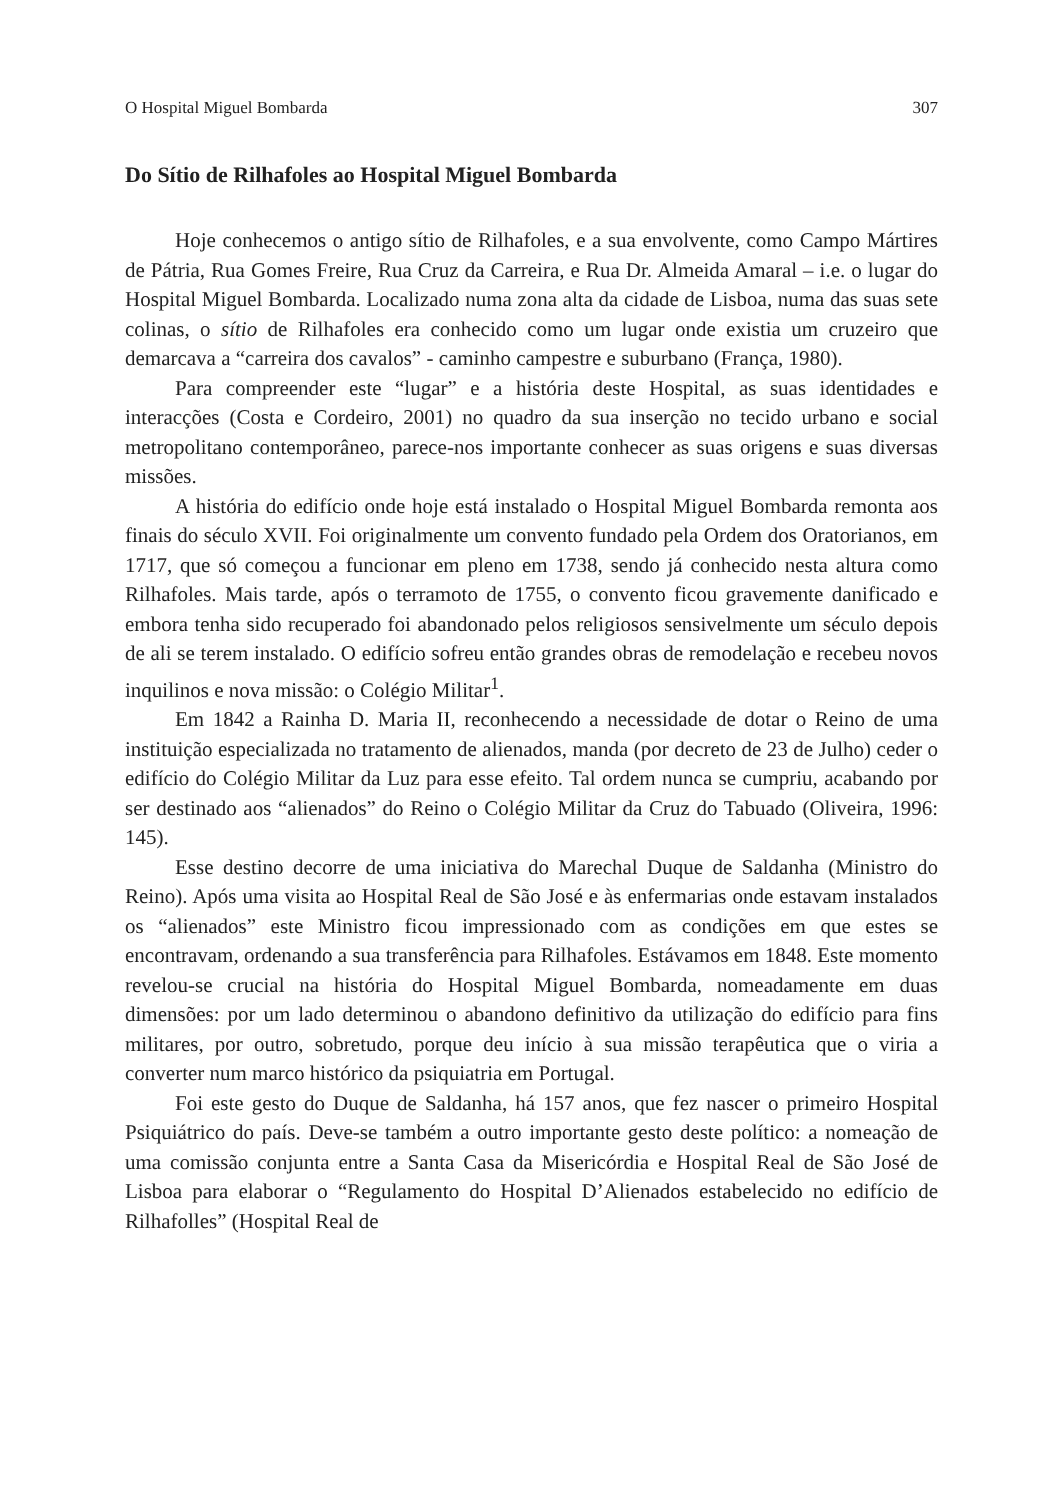O Hospital Miguel Bombarda 307
Do Sítio de Rilhafoles ao Hospital Miguel Bombarda
Hoje conhecemos o antigo sítio de Rilhafoles, e a sua envolvente, como Campo Mártires de Pátria, Rua Gomes Freire, Rua Cruz da Carreira, e Rua Dr. Almeida Amaral – i.e. o lugar do Hospital Miguel Bombarda. Localizado numa zona alta da cidade de Lisboa, numa das suas sete colinas, o sítio de Rilhafoles era conhecido como um lugar onde existia um cruzeiro que demarcava a “carreira dos cavalos” - caminho campestre e suburbano (França, 1980).
Para compreender este “lugar” e a história deste Hospital, as suas identidades e interacções (Costa e Cordeiro, 2001) no quadro da sua inserção no tecido urbano e social metropolitano contemporâneo, parece-nos importante conhecer as suas origens e suas diversas missões.
A história do edifício onde hoje está instalado o Hospital Miguel Bombarda remonta aos finais do século XVII. Foi originalmente um convento fundado pela Ordem dos Oratorianos, em 1717, que só começou a funcionar em pleno em 1738, sendo já conhecido nesta altura como Rilhafoles. Mais tarde, após o terramoto de 1755, o convento ficou gravemente danificado e embora tenha sido recuperado foi abandonado pelos religiosos sensivelmente um século depois de ali se terem instalado. O edifício sofreu então grandes obras de remodelação e recebeu novos inquilinos e nova missão: o Colégio Militar<sup>1</sup>.
Em 1842 a Rainha D. Maria II, reconhecendo a necessidade de dotar o Reino de uma instituição especializada no tratamento de alienados, manda (por decreto de 23 de Julho) ceder o edifício do Colégio Militar da Luz para esse efeito. Tal ordem nunca se cumpriu, acabando por ser destinado aos “alienados” do Reino o Colégio Militar da Cruz do Tabuado (Oliveira, 1996: 145).
Esse destino decorre de uma iniciativa do Marechal Duque de Saldanha (Ministro do Reino). Após uma visita ao Hospital Real de São José e às enfermarias onde estavam instalados os “alienados” este Ministro ficou impressionado com as condições em que estes se encontravam, ordenando a sua transferência para Rilhafoles. Estávamos em 1848. Este momento revelou-se crucial na história do Hospital Miguel Bombarda, nomeadamente em duas dimensões: por um lado determinou o abandono definitivo da utilização do edifício para fins militares, por outro, sobretudo, porque deu início à sua missão terapêutica que o viria a converter num marco histórico da psiquiatria em Portugal.
Foi este gesto do Duque de Saldanha, há 157 anos, que fez nascer o primeiro Hospital Psiquiátrico do país. Deve-se também a outro importante gesto deste político: a nomeação de uma comissão conjunta entre a Santa Casa da Misericórdia e Hospital Real de São José de Lisboa para elaborar o “Regulamento do Hospital D’Alienados estabelecido no edifício de Rilhafolles” (Hospital Real de